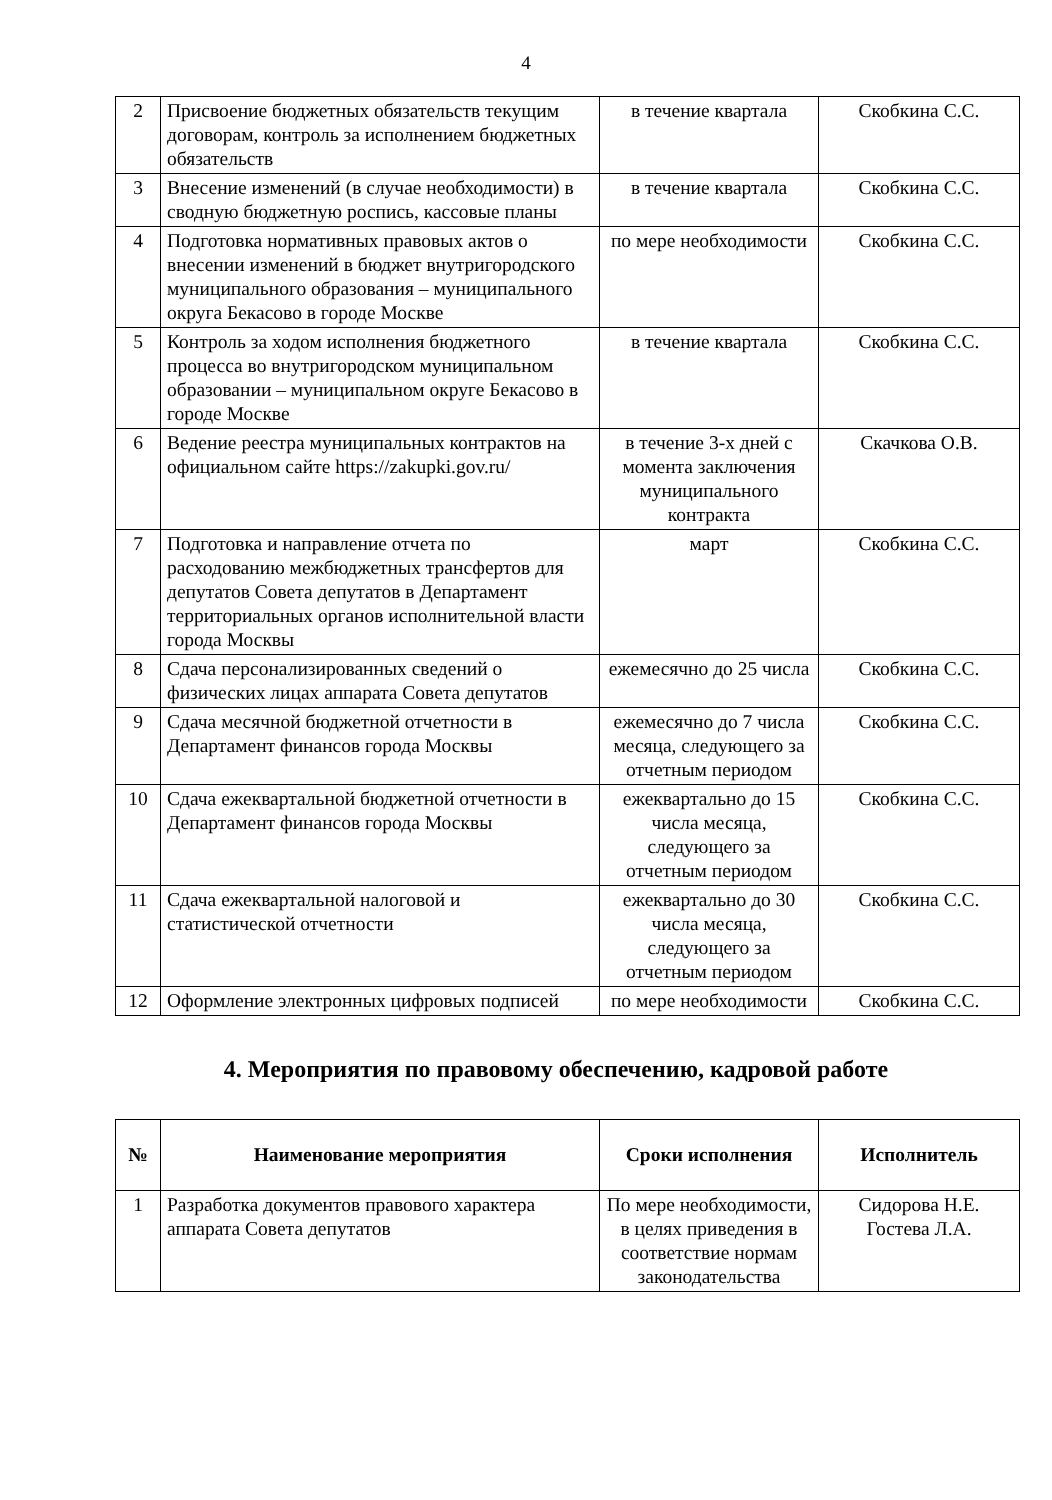4
| 2 | Присвоение бюджетных обязательств текущим договорам, контроль за исполнением бюджетных обязательств | в течение квартала | Скобкина С.С. |
| 3 | Внесение изменений (в случае необходимости) в сводную бюджетную роспись, кассовые планы | в течение квартала | Скобкина С.С. |
| 4 | Подготовка нормативных правовых актов о внесении изменений в бюджет внутригородского муниципального образования – муниципального округа Бекасово в городе Москве | по мере необходимости | Скобкина С.С. |
| 5 | Контроль за ходом исполнения бюджетного процесса во внутригородском муниципальном образовании – муниципальном округе Бекасово в городе Москве | в течение квартала | Скобкина С.С. |
| 6 | Ведение реестра муниципальных контрактов на официальном сайте https://zakupki.gov.ru/ | в течение 3-х дней с момента заключения муниципального контракта | Скачкова О.В. |
| 7 | Подготовка и направление отчета по расходованию межбюджетных трансфертов для депутатов Совета депутатов в Департамент территориальных органов исполнительной власти города Москвы | март | Скобкина С.С. |
| 8 | Сдача персонализированных сведений о физических лицах аппарата Совета депутатов | ежемесячно до 25 числа | Скобкина С.С. |
| 9 | Сдача месячной бюджетной отчетности в Департамент финансов города Москвы | ежемесячно до 7 числа месяца, следующего за отчетным периодом | Скобкина С.С. |
| 10 | Сдача ежеквартальной бюджетной отчетности в Департамент финансов города Москвы | ежеквартально до 15 числа месяца, следующего за отчетным периодом | Скобкина С.С. |
| 11 | Сдача ежеквартальной налоговой и статистической отчетности | ежеквартально до 30 числа месяца, следующего за отчетным периодом | Скобкина С.С. |
| 12 | Оформление электронных цифровых подписей | по мере необходимости | Скобкина С.С. |
4. Мероприятия по правовому обеспечению, кадровой работе
| № | Наименование мероприятия | Сроки исполнения | Исполнитель |
| --- | --- | --- | --- |
| 1 | Разработка документов правового характера аппарата Совета депутатов | По мере необходимости, в целях приведения в соответствие нормам законодательства | Сидорова Н.Е. Гостева Л.А. |